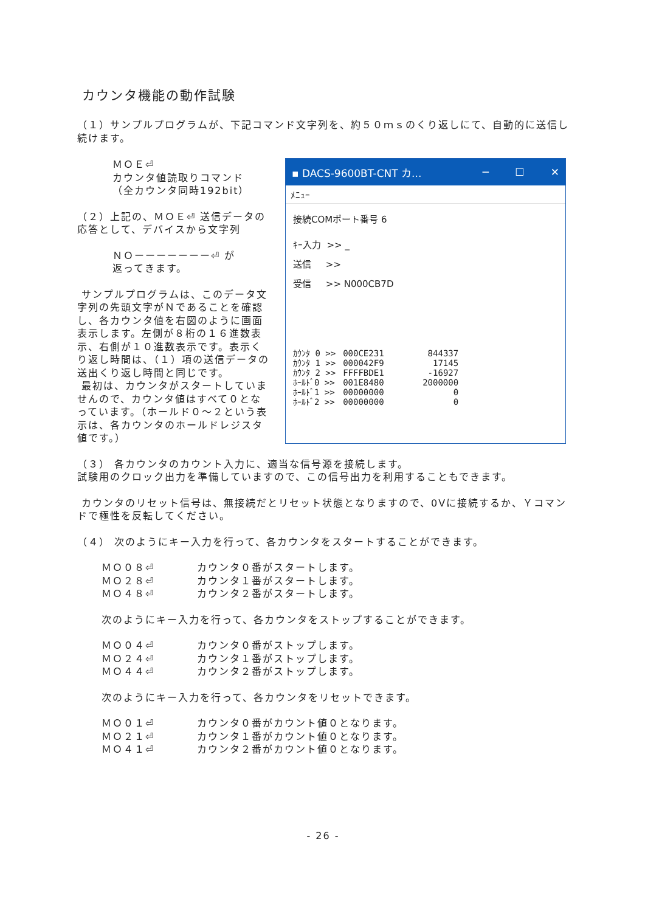カウンタ機能の動作試験
（１）サンプルプログラムが、下記コマンド文字列を、約５０ｍｓのくり返しにて、自動的に送信し続けます。
ＭＯＥ⏎
カウンタ値読取りコマンド
（全カウンタ同時192bit）
（２）上記の、ＭＯＥ⏎ 送信データの応答として、デバイスから文字列
ＮＯーーーーーーー⏎ が
返ってきます。
サンプルプログラムは、このデータ文字列の先頭文字がＮであることを確認し、各カウンタ値を右図のように画面表示します。左側が８桁の１６進数表示、右側が１０進数表示です。表示くり返し時間は、（１）項の送信データの送出くり返し時間と同じです。
最初は、カウンタがスタートしていませんので、カウンタ値はすべて０となっています。（ホールド０～２という表示は、各カウンタのホールドレジスタ値です。）
▪ DACS-9600BT-CNT カ... ─ ☐ ✕
ﾒﾆｭｰ
接続COMポート番号 6
ｷｰ入力 >> _
送信 >>
受信 >> N000CB7D
| ｶｳﾝﾀ 0 >> | 000CE231 | 844337 |
| ｶｳﾝﾀ 1 >> | 000042F9 | 17145 |
| ｶｳﾝﾀ 2 >> | FFFFBDE1 | -16927 |
| ﾎｰﾙﾄﾞ0 >> | 001E8480 | 2000000 |
| ﾎｰﾙﾄﾞ1 >> | 00000000 | 0 |
| ﾎｰﾙﾄﾞ2 >> | 00000000 | 0 |
（３） 各カウンタのカウント入力に、適当な信号源を接続します。
試験用のクロック出力を準備していますので、この信号出力を利用することもできます。
カウンタのリセット信号は、無接続だとリセット状態となりますので、0Vに接続するか、Ｙコマンドで極性を反転してください。
（４） 次のようにキー入力を行って、各カウンタをスタートすることができます。
ＭＯ０８⏎ カウンタ０番がスタートします。 ＭＯ２８⏎ カウンタ１番がスタートします。 ＭＯ４８⏎ カウンタ２番がスタートします。
次のようにキー入力を行って、各カウンタをストップすることができます。
ＭＯ０４⏎ カウンタ０番がストップします。 ＭＯ２４⏎ カウンタ１番がストップします。 ＭＯ４４⏎ カウンタ２番がストップします。
次のようにキー入力を行って、各カウンタをリセットできます。
ＭＯ０１⏎ カウンタ０番がカウント値０となります。 ＭＯ２１⏎ カウンタ１番がカウント値０となります。 ＭＯ４１⏎ カウンタ２番がカウント値０となります。
- 26 -